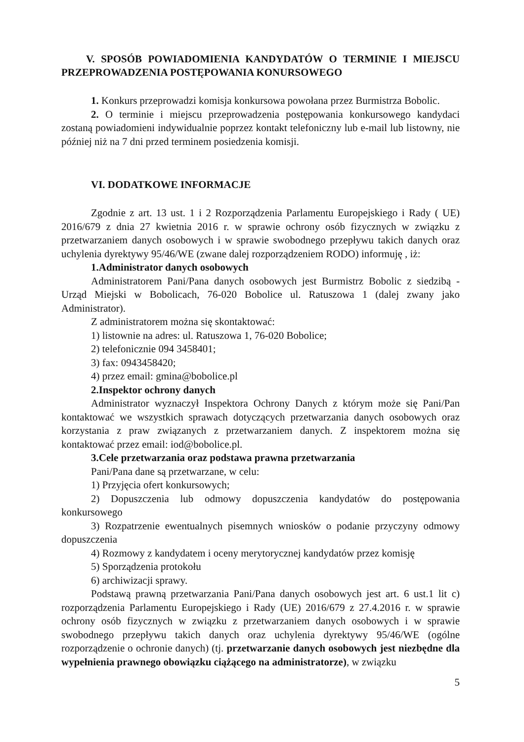V. SPOSÓB POWIADOMIENIA KANDYDATÓW O TERMINIE I MIEJSCU PRZEPROWADZENIA POSTĘPOWANIA KONURSOWEGO
1. Konkurs przeprowadzi komisja konkursowa powołana przez Burmistrza Bobolic.
2. O terminie i miejscu przeprowadzenia postępowania konkursowego kandydaci zostaną powiadomieni indywidualnie poprzez kontakt telefoniczny lub e-mail lub listowny, nie później niż na 7 dni przed terminem posiedzenia komisji.
VI. DODATKOWE INFORMACJE
Zgodnie z art. 13 ust. 1 i 2 Rozporządzenia Parlamentu Europejskiego i Rady ( UE) 2016/679 z dnia 27 kwietnia 2016 r. w sprawie ochrony osób fizycznych w związku z przetwarzaniem danych osobowych i w sprawie swobodnego przepływu takich danych oraz uchylenia dyrektywy 95/46/WE (zwane dalej rozporządzeniem RODO) informuję , iż:
1.Administrator danych osobowych
Administratorem Pani/Pana danych osobowych jest Burmistrz Bobolic z siedzibą - Urząd Miejski w Bobolicach, 76-020 Bobolice ul. Ratuszowa 1 (dalej zwany jako Administrator).
Z administratorem można się skontaktować:
1) listownie na adres: ul. Ratuszowa 1, 76-020 Bobolice;
2) telefonicznie 094 3458401;
3) fax: 0943458420;
4) przez email: gmina@bobolice.pl
2.Inspektor ochrony danych
Administrator wyznaczył Inspektora Ochrony Danych z którym może się Pani/Pan kontaktować we wszystkich sprawach dotyczących przetwarzania danych osobowych oraz korzystania z praw związanych z przetwarzaniem danych. Z inspektorem można się kontaktować przez email: iod@bobolice.pl.
3.Cele przetwarzania oraz podstawa prawna przetwarzania
Pani/Pana dane są przetwarzane, w celu:
1) Przyjęcia ofert konkursowych;
2) Dopuszczenia lub odmowy dopuszczenia kandydatów do postępowania konkursowego
3) Rozpatrzenie ewentualnych pisemnych wniosków o podanie przyczyny odmowy dopuszczenia
4) Rozmowy z kandydatem i oceny merytorycznej kandydatów przez komisję
5) Sporządzenia protokołu
6) archiwizacji sprawy.
Podstawą prawną przetwarzania Pani/Pana danych osobowych jest art. 6 ust.1 lit c) rozporządzenia Parlamentu Europejskiego i Rady (UE) 2016/679 z 27.4.2016 r. w sprawie ochrony osób fizycznych w związku z przetwarzaniem danych osobowych i w sprawie swobodnego przepływu takich danych oraz uchylenia dyrektywy 95/46/WE (ogólne rozporządzenie o ochronie danych) (tj. przetwarzanie danych osobowych jest niezbędne dla wypełnienia prawnego obowiązku ciążącego na administratorze), w związku
5